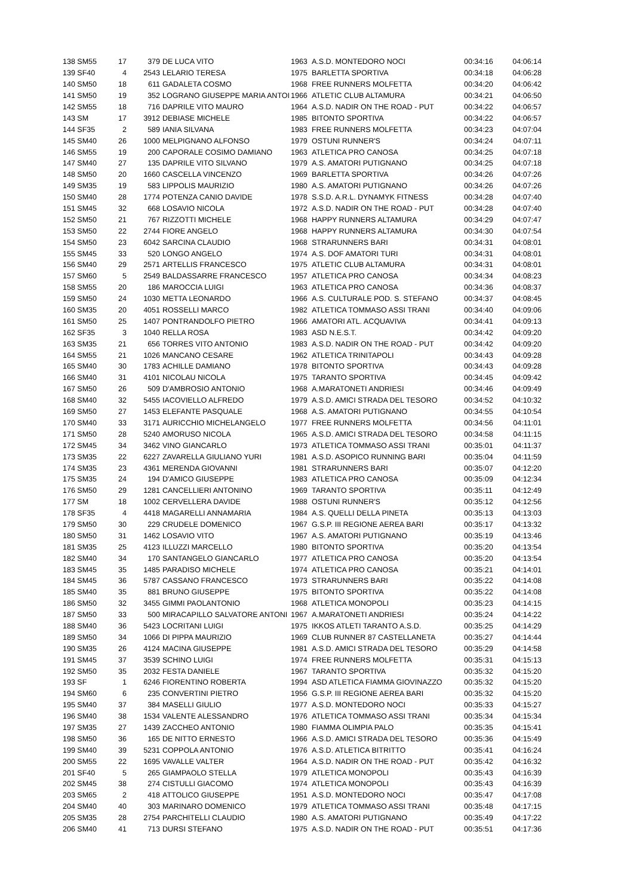| 138 SM55 | 17 | 379 | DE LUCA VITO | 1963 | A.S.D. MONTEDORO NOCI | 00:34:16 | 04:06:14 |
| 139 SF40 | 4 | 2543 | LELARIO TERESA | 1975 | BARLETTA SPORTIVA | 00:34:18 | 04:06:28 |
| 140 SM50 | 18 | 611 | GADALETA COSMO | 1968 | FREE RUNNERS MOLFETTA | 00:34:20 | 04:06:42 |
| 141 SM50 | 19 | 352 | LOGRANO GIUSEPPE MARIA ANTOI | 1966 | ATLETIC CLUB ALTAMURA | 00:34:21 | 04:06:50 |
| 142 SM55 | 18 | 716 | DAPRILE VITO MAURO | 1964 | A.S.D. NADIR ON THE ROAD - PUT | 00:34:22 | 04:06:57 |
| 143 SM | 17 | 3912 | DEBIASE MICHELE | 1985 | BITONTO SPORTIVA | 00:34:22 | 04:06:57 |
| 144 SF35 | 2 | 589 | IANIA SILVANA | 1983 | FREE RUNNERS MOLFETTA | 00:34:23 | 04:07:04 |
| 145 SM40 | 26 | 1000 | MELPIGNANO ALFONSO | 1979 | OSTUNI RUNNER'S | 00:34:24 | 04:07:11 |
| 146 SM55 | 19 | 200 | CAPORALE COSIMO DAMIANO | 1963 | ATLETICA PRO CANOSA | 00:34:25 | 04:07:18 |
| 147 SM40 | 27 | 135 | DAPRILE VITO SILVANO | 1979 | A.S. AMATORI PUTIGNANO | 00:34:25 | 04:07:18 |
| 148 SM50 | 20 | 1660 | CASCELLA VINCENZO | 1969 | BARLETTA SPORTIVA | 00:34:26 | 04:07:26 |
| 149 SM35 | 19 | 583 | LIPPOLIS MAURIZIO | 1980 | A.S. AMATORI PUTIGNANO | 00:34:26 | 04:07:26 |
| 150 SM40 | 28 | 1774 | POTENZA CANIO DAVIDE | 1978 | S.S.D. A.R.L. DYNAMYK FITNESS | 00:34:28 | 04:07:40 |
| 151 SM45 | 32 | 668 | LOSAVIO NICOLA | 1972 | A.S.D. NADIR ON THE ROAD - PUT | 00:34:28 | 04:07:40 |
| 152 SM50 | 21 | 767 | RIZZOTTI MICHELE | 1968 | HAPPY RUNNERS ALTAMURA | 00:34:29 | 04:07:47 |
| 153 SM50 | 22 | 2744 | FIORE ANGELO | 1968 | HAPPY RUNNERS ALTAMURA | 00:34:30 | 04:07:54 |
| 154 SM50 | 23 | 6042 | SARCINA CLAUDIO | 1968 | STRARUNNERS BARI | 00:34:31 | 04:08:01 |
| 155 SM45 | 33 | 520 | LONGO ANGELO | 1974 | A.S. DOF AMATORI TURI | 00:34:31 | 04:08:01 |
| 156 SM40 | 29 | 2571 | ARTELLIS FRANCESCO | 1975 | ATLETIC CLUB ALTAMURA | 00:34:31 | 04:08:01 |
| 157 SM60 | 5 | 2549 | BALDASSARRE FRANCESCO | 1957 | ATLETICA PRO CANOSA | 00:34:34 | 04:08:23 |
| 158 SM55 | 20 | 186 | MAROCCIA LUIGI | 1963 | ATLETICA PRO CANOSA | 00:34:36 | 04:08:37 |
| 159 SM50 | 24 | 1030 | METTA LEONARDO | 1966 | A.S. CULTURALE POD. S. STEFANO | 00:34:37 | 04:08:45 |
| 160 SM35 | 20 | 4051 | ROSSELLI MARCO | 1982 | ATLETICA TOMMASO ASSI TRANI | 00:34:40 | 04:09:06 |
| 161 SM50 | 25 | 1407 | PONTRANDOLFO PIETRO | 1966 | AMATORI ATL. ACQUAVIVA | 00:34:41 | 04:09:13 |
| 162 SF35 | 3 | 1040 | RELLA ROSA | 1983 | ASD N.E.S.T. | 00:34:42 | 04:09:20 |
| 163 SM35 | 21 | 656 | TORRES VITO ANTONIO | 1983 | A.S.D. NADIR ON THE ROAD - PUT | 00:34:42 | 04:09:20 |
| 164 SM55 | 21 | 1026 | MANCANO CESARE | 1962 | ATLETICA TRINITAPOLI | 00:34:43 | 04:09:28 |
| 165 SM40 | 30 | 1783 | ACHILLE DAMIANO | 1978 | BITONTO SPORTIVA | 00:34:43 | 04:09:28 |
| 166 SM40 | 31 | 4101 | NICOLAU NICOLA | 1975 | TARANTO SPORTIVA | 00:34:45 | 04:09:42 |
| 167 SM50 | 26 | 509 | D'AMBROSIO ANTONIO | 1968 | A.MARATONETI ANDRIESI | 00:34:46 | 04:09:49 |
| 168 SM40 | 32 | 5455 | IACOVIELLO ALFREDO | 1979 | A.S.D. AMICI STRADA DEL TESORO | 00:34:52 | 04:10:32 |
| 169 SM50 | 27 | 1453 | ELEFANTE PASQUALE | 1968 | A.S. AMATORI PUTIGNANO | 00:34:55 | 04:10:54 |
| 170 SM40 | 33 | 3171 | AURICCHIO MICHELANGELO | 1977 | FREE RUNNERS MOLFETTA | 00:34:56 | 04:11:01 |
| 171 SM50 | 28 | 5240 | AMORUSO NICOLA | 1965 | A.S.D. AMICI STRADA DEL TESORO | 00:34:58 | 04:11:15 |
| 172 SM45 | 34 | 3462 | VINO GIANCARLO | 1973 | ATLETICA TOMMASO ASSI TRANI | 00:35:01 | 04:11:37 |
| 173 SM35 | 22 | 6227 | ZAVARELLA GIULIANO YURI | 1981 | A.S.D. ASOPICO RUNNING BARI | 00:35:04 | 04:11:59 |
| 174 SM35 | 23 | 4361 | MERENDA GIOVANNI | 1981 | STRARUNNERS BARI | 00:35:07 | 04:12:20 |
| 175 SM35 | 24 | 194 | D'AMICO GIUSEPPE | 1983 | ATLETICA PRO CANOSA | 00:35:09 | 04:12:34 |
| 176 SM50 | 29 | 1281 | CANCELLIERI ANTONINO | 1969 | TARANTO SPORTIVA | 00:35:11 | 04:12:49 |
| 177 SM | 18 | 1002 | CERVELLERA DAVIDE | 1988 | OSTUNI RUNNER'S | 00:35:12 | 04:12:56 |
| 178 SF35 | 4 | 4418 | MAGARELLI ANNAMARIA | 1984 | A.S. QUELLI DELLA PINETA | 00:35:13 | 04:13:03 |
| 179 SM50 | 30 | 229 | CRUDELE DOMENICO | 1967 | G.S.P. III REGIONE AEREA BARI | 00:35:17 | 04:13:32 |
| 180 SM50 | 31 | 1462 | LOSAVIO VITO | 1967 | A.S. AMATORI PUTIGNANO | 00:35:19 | 04:13:46 |
| 181 SM35 | 25 | 4123 | ILLUZZI MARCELLO | 1980 | BITONTO SPORTIVA | 00:35:20 | 04:13:54 |
| 182 SM40 | 34 | 170 | SANTANGELO GIANCARLO | 1977 | ATLETICA PRO CANOSA | 00:35:20 | 04:13:54 |
| 183 SM45 | 35 | 1485 | PARADISO MICHELE | 1974 | ATLETICA PRO CANOSA | 00:35:21 | 04:14:01 |
| 184 SM45 | 36 | 5787 | CASSANO FRANCESCO | 1973 | STRARUNNERS BARI | 00:35:22 | 04:14:08 |
| 185 SM40 | 35 | 881 | BRUNO GIUSEPPE | 1975 | BITONTO SPORTIVA | 00:35:22 | 04:14:08 |
| 186 SM50 | 32 | 3455 | GIMMI PAOLANTONIO | 1968 | ATLETICA MONOPOLI | 00:35:23 | 04:14:15 |
| 187 SM50 | 33 | 500 | MIRACAPILLO SALVATORE ANTONI | 1967 | A.MARATONETI ANDRIESI | 00:35:24 | 04:14:22 |
| 188 SM40 | 36 | 5423 | LOCRITANI LUIGI | 1975 | IKKOS ATLETI TARANTO A.S.D. | 00:35:25 | 04:14:29 |
| 189 SM50 | 34 | 1066 | DI PIPPA MAURIZIO | 1969 | CLUB RUNNER 87 CASTELLANETA | 00:35:27 | 04:14:44 |
| 190 SM35 | 26 | 4124 | MACINA GIUSEPPE | 1981 | A.S.D. AMICI STRADA DEL TESORO | 00:35:29 | 04:14:58 |
| 191 SM45 | 37 | 3539 | SCHINO LUIGI | 1974 | FREE RUNNERS MOLFETTA | 00:35:31 | 04:15:13 |
| 192 SM50 | 35 | 2032 | FESTA DANIELE | 1967 | TARANTO SPORTIVA | 00:35:32 | 04:15:20 |
| 193 SF | 1 | 6246 | FIORENTINO ROBERTA | 1994 | ASD ATLETICA FIAMMA GIOVINAZZO | 00:35:32 | 04:15:20 |
| 194 SM60 | 6 | 235 | CONVERTINI PIETRO | 1956 | G.S.P. III REGIONE AEREA BARI | 00:35:32 | 04:15:20 |
| 195 SM40 | 37 | 384 | MASELLI GIULIO | 1977 | A.S.D. MONTEDORO NOCI | 00:35:33 | 04:15:27 |
| 196 SM40 | 38 | 1534 | VALENTE ALESSANDRO | 1976 | ATLETICA TOMMASO ASSI TRANI | 00:35:34 | 04:15:34 |
| 197 SM35 | 27 | 1439 | ZACCHEO ANTONIO | 1980 | FIAMMA OLIMPIA PALO | 00:35:35 | 04:15:41 |
| 198 SM50 | 36 | 165 | DE NITTO ERNESTO | 1966 | A.S.D. AMICI STRADA DEL TESORO | 00:35:36 | 04:15:49 |
| 199 SM40 | 39 | 5231 | COPPOLA ANTONIO | 1976 | A.S.D. ATLETICA BITRITTO | 00:35:41 | 04:16:24 |
| 200 SM55 | 22 | 1695 | VAVALLE VALTER | 1964 | A.S.D. NADIR ON THE ROAD - PUT | 00:35:42 | 04:16:32 |
| 201 SF40 | 5 | 265 | GIAMPAOLO STELLA | 1979 | ATLETICA MONOPOLI | 00:35:43 | 04:16:39 |
| 202 SM45 | 38 | 274 | CISTULLI GIACOMO | 1974 | ATLETICA MONOPOLI | 00:35:43 | 04:16:39 |
| 203 SM65 | 2 | 418 | ATTOLICO GIUSEPPE | 1951 | A.S.D. MONTEDORO NOCI | 00:35:47 | 04:17:08 |
| 204 SM40 | 40 | 303 | MARINARO DOMENICO | 1979 | ATLETICA TOMMASO ASSI TRANI | 00:35:48 | 04:17:15 |
| 205 SM35 | 28 | 2754 | PARCHITELLI CLAUDIO | 1980 | A.S. AMATORI PUTIGNANO | 00:35:49 | 04:17:22 |
| 206 SM40 | 41 | 713 | DURSI STEFANO | 1975 | A.S.D. NADIR ON THE ROAD - PUT | 00:35:51 | 04:17:36 |